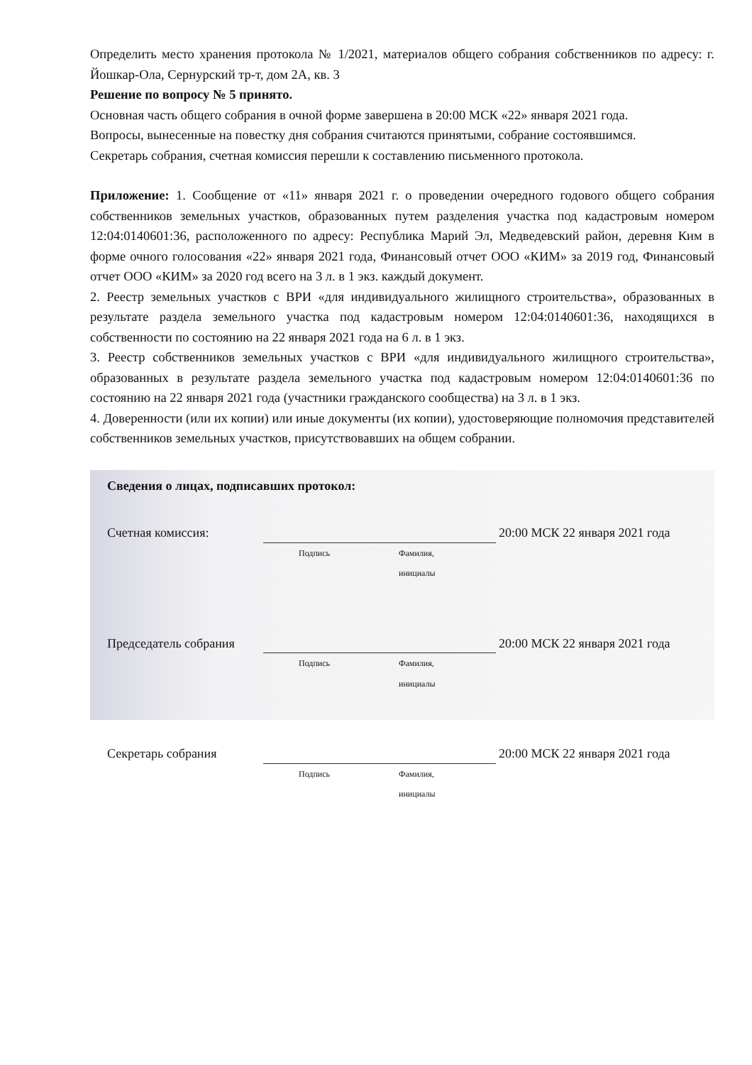Определить место хранения протокола № 1/2021, материалов общего собрания собственников по адресу: г. Йошкар-Ола, Сернурский тр-т, дом 2А, кв. 3
Решение по вопросу № 5 принято.
Основная часть общего собрания в очной форме завершена в 20:00 МСК «22» января 2021 года.
Вопросы, вынесенные на повестку дня собрания считаются принятыми, собрание состоявшимся.
Секретарь собрания, счетная комиссия перешли к составлению письменного протокола.
Приложение: 1. Сообщение от «11» января 2021 г. о проведении очередного годового общего собрания собственников земельных участков, образованных путем разделения участка под кадастровым номером 12:04:0140601:36, расположенного по адресу: Республика Марий Эл, Медведевский район, деревня Ким в форме очного голосования «22» января 2021 года, Финансовый отчет ООО «КИМ» за 2019 год, Финансовый отчет ООО «КИМ» за 2020 год всего на 3 л. в 1 экз. каждый документ.
2. Реестр земельных участков с ВРИ «для индивидуального жилищного строительства», образованных в результате раздела земельного участка под кадастровым номером 12:04:0140601:36, находящихся в собственности по состоянию на 22 января 2021 года на 6 л. в 1 экз.
3. Реестр собственников земельных участков с ВРИ «для индивидуального жилищного строительства», образованных в результате раздела земельного участка под кадастровым номером 12:04:0140601:36 по состоянию на 22 января 2021 года (участники гражданского сообщества) на 3 л. в 1 экз.
4. Доверенности (или их копии) или иные документы (их копии), удостоверяющие полномочия представителей собственников земельных участков, присутствовавших на общем собрании.
Сведения о лицах, подписавших протокол:
Счетная комиссия:
20:00 МСК 22 января 2021 года
Подпись Фамилия, инициалы
Председатель собрания
20:00 МСК 22 января 2021 года
Подпись Фамилия, инициалы
Секретарь собрания
20:00 МСК 22 января 2021 года
Подпись Фамилия, инициалы